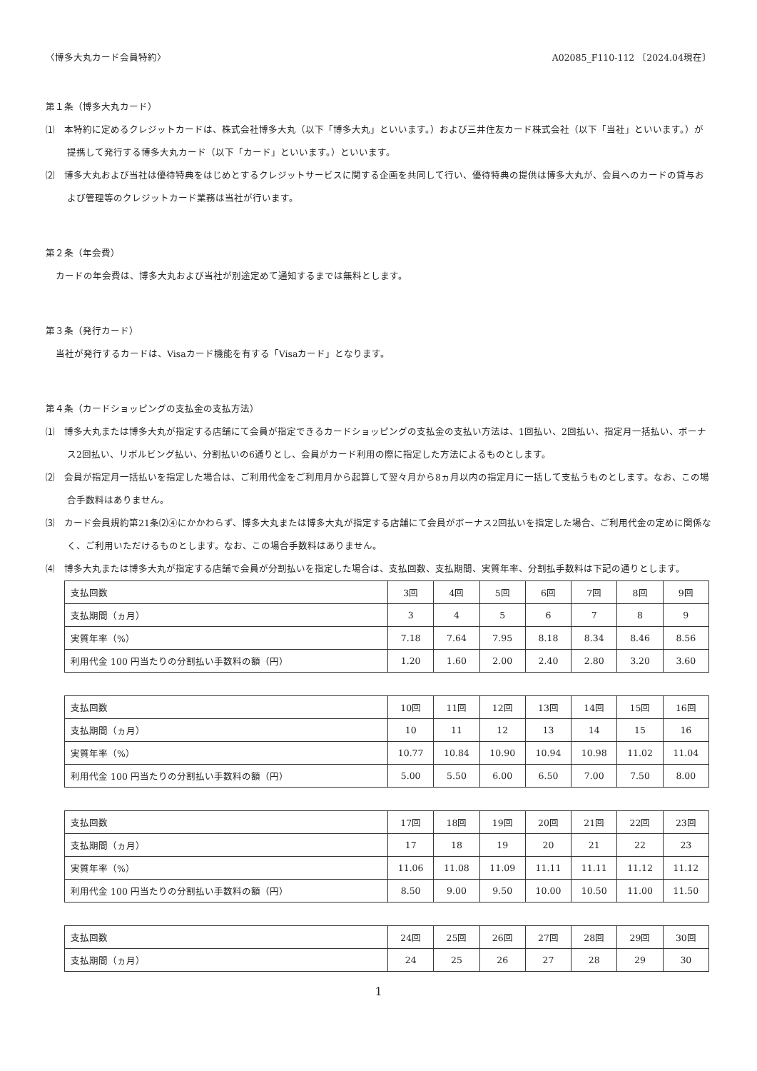〈博多大丸カード会員特約〉 A02085_F110-112 〔2024.04現在〕
第１条（博多大丸カード）
⑴　本特約に定めるクレジットカードは、株式会社博多大丸（以下「博多大丸」といいます。）および三井住友カード株式会社（以下「当社」といいます。）が提携して発行する博多大丸カード（以下「カード」といいます。）といいます。
⑵　博多大丸および当社は優待特典をはじめとするクレジットサービスに関する企画を共同して行い、優待特典の提供は博多大丸が、会員へのカードの貸与および管理等のクレジットカード業務は当社が行います。
第２条（年会費）
カードの年会費は、博多大丸および当社が別途定めて通知するまでは無料とします。
第３条（発行カード）
当社が発行するカードは、Visaカード機能を有する「Visaカード」となります。
第４条（カードショッピングの支払金の支払方法）
⑴　博多大丸または博多大丸が指定する店舗にて会員が指定できるカードショッピングの支払金の支払い方法は、1回払い、2回払い、指定月一括払い、ボーナス2回払い、リボルビング払い、分割払いの6通りとし、会員がカード利用の際に指定した方法によるものとします。
⑵　会員が指定月一括払いを指定した場合は、ご利用代金をご利用月から起算して翌々月から8ヵ月以内の指定月に一括して支払うものとします。なお、この場合手数料はありません。
⑶　カード会員規約第21条⑵④にかかわらず、博多大丸または博多大丸が指定する店舗にて会員がボーナス2回払いを指定した場合、ご利用代金の定めに関係なく、ご利用いただけるものとします。なお、この場合手数料はありません。
⑷　博多大丸または博多大丸が指定する店舗で会員が分割払いを指定した場合は、支払回数、支払期間、実質年率、分割払手数料は下記の通りとします。
| 支払回数 | 3回 | 4回 | 5回 | 6回 | 7回 | 8回 | 9回 |
| 支払期間（ヵ月） | 3 | 4 | 5 | 6 | 7 | 8 | 9 |
| 実質年率（%） | 7.18 | 7.64 | 7.95 | 8.18 | 8.34 | 8.46 | 8.56 |
| 利用代金 100 円当たりの分割払い手数料の額（円） | 1.20 | 1.60 | 2.00 | 2.40 | 2.80 | 3.20 | 3.60 |
| 支払回数 | 10回 | 11回 | 12回 | 13回 | 14回 | 15回 | 16回 |
| 支払期間（ヵ月） | 10 | 11 | 12 | 13 | 14 | 15 | 16 |
| 実質年率（%） | 10.77 | 10.84 | 10.90 | 10.94 | 10.98 | 11.02 | 11.04 |
| 利用代金 100 円当たりの分割払い手数料の額（円） | 5.00 | 5.50 | 6.00 | 6.50 | 7.00 | 7.50 | 8.00 |
| 支払回数 | 17回 | 18回 | 19回 | 20回 | 21回 | 22回 | 23回 |
| 支払期間（ヵ月） | 17 | 18 | 19 | 20 | 21 | 22 | 23 |
| 実質年率（%） | 11.06 | 11.08 | 11.09 | 11.11 | 11.11 | 11.12 | 11.12 |
| 利用代金 100 円当たりの分割払い手数料の額（円） | 8.50 | 9.00 | 9.50 | 10.00 | 10.50 | 11.00 | 11.50 |
| 支払回数 | 24回 | 25回 | 26回 | 27回 | 28回 | 29回 | 30回 |
| 支払期間（ヵ月） | 24 | 25 | 26 | 27 | 28 | 29 | 30 |
1